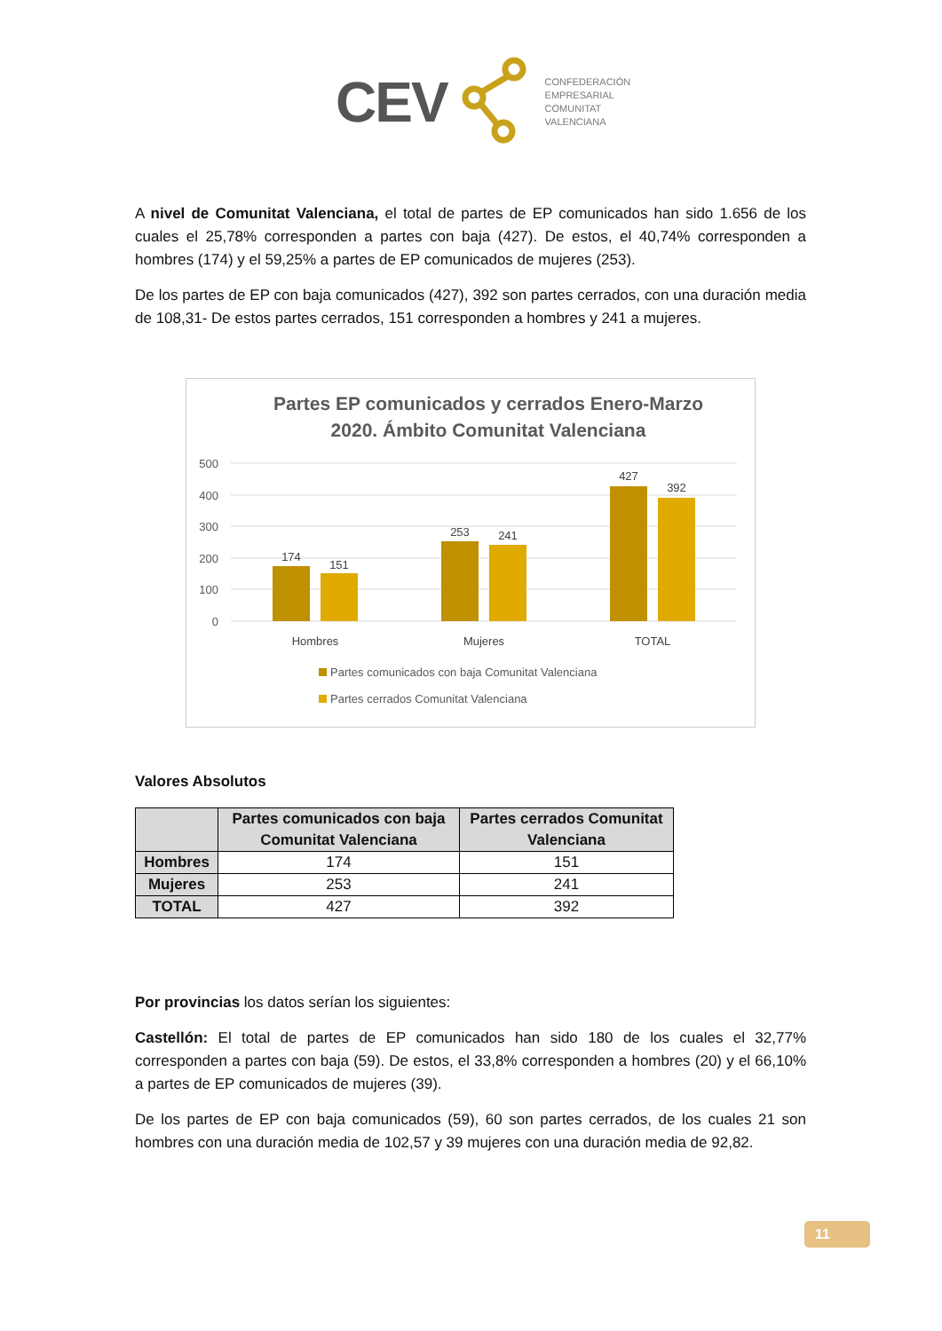CEV
CONFEDERACIÓN
EMPRESARIAL
COMUNITAT
VALENCIANA
A nivel de Comunitat Valenciana, el total de partes de EP comunicados han sido 1.656 de los cuales el 25,78% corresponden a partes con baja (427). De estos, el 40,74% corresponden a hombres (174) y el 59,25% a partes de EP comunicados de mujeres (253).
De los partes de EP con baja comunicados (427), 392 son partes cerrados, con una duración media de 108,31- De estos partes cerrados, 151 corresponden a hombres y 241 a mujeres.
Partes EP comunicados y cerrados Enero-Marzo
2020. Ámbito Comunitat Valenciana
500
400
300
200
100
0
174
151
253
241
427
392
Hombres
Mujeres
TOTAL
Partes comunicados con baja Comunitat Valenciana
Partes cerrados Comunitat Valenciana
Valores Absolutos
| | Partes comunicados con baja Comunitat Valenciana | Partes cerrados Comunitat Valenciana |
| --- | --- | --- |
| Hombres | 174 | 151 |
| Mujeres | 253 | 241 |
| TOTAL | 427 | 392 |
Por provincias los datos serían los siguientes:
Castellón: El total de partes de EP comunicados han sido 180 de los cuales el 32,77% corresponden a partes con baja (59). De estos, el 33,8% corresponden a hombres (20) y el 66,10% a partes de EP comunicados de mujeres (39).
De los partes de EP con baja comunicados (59), 60 son partes cerrados, de los cuales 21 son hombres con una duración media de 102,57 y 39 mujeres con una duración media de 92,82.
11